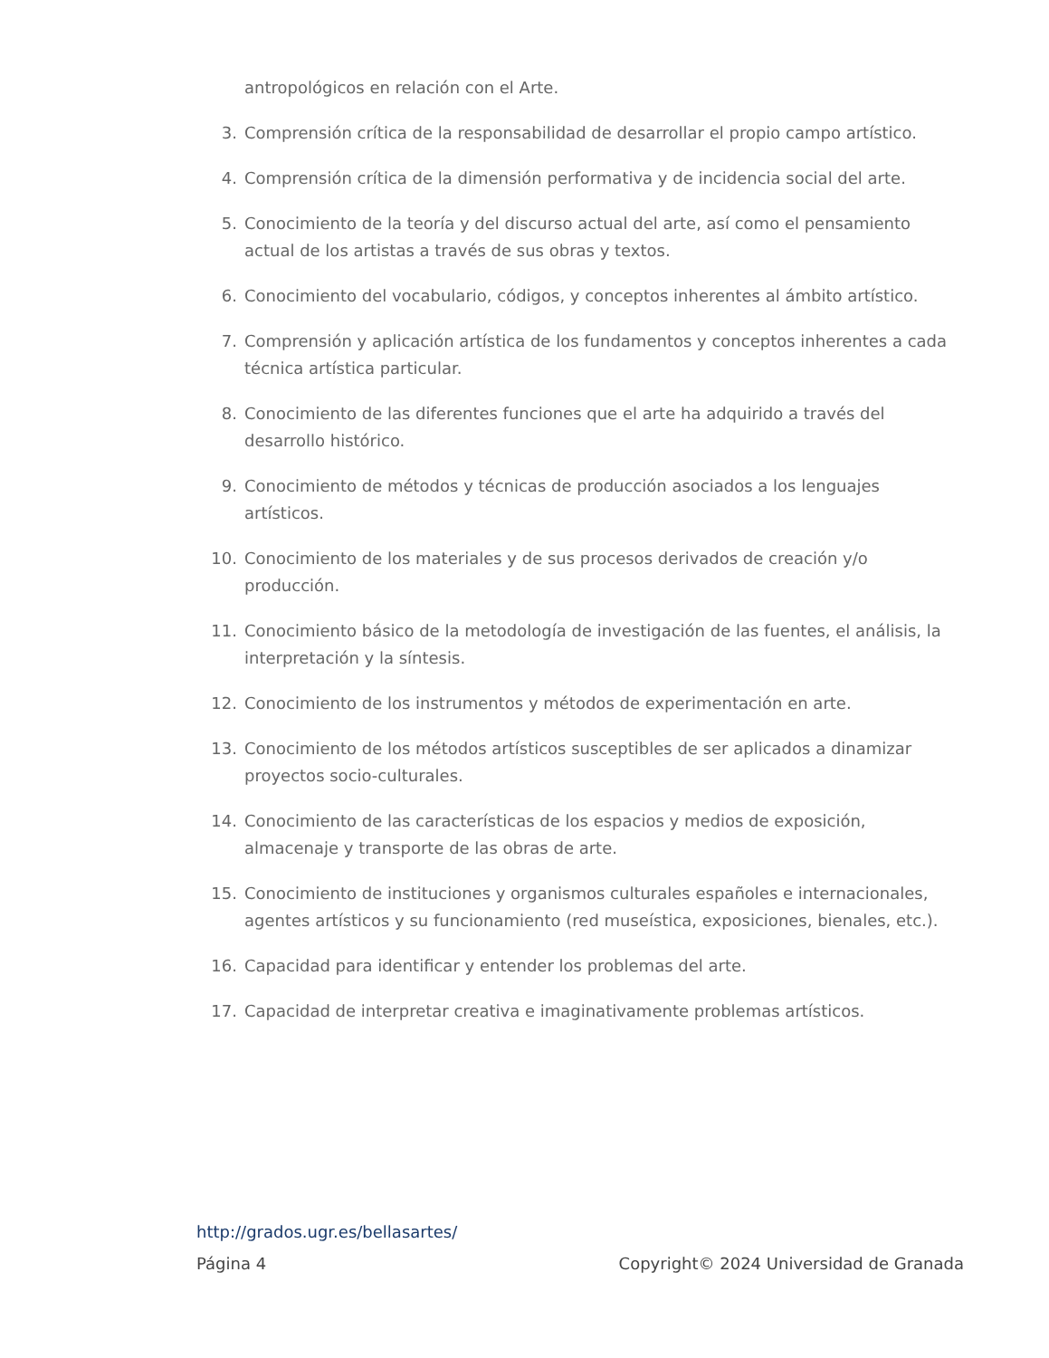antropológicos en relación con el Arte.
3. Comprensión crítica de la responsabilidad de desarrollar el propio campo artístico.
4. Comprensión crítica de la dimensión performativa y de incidencia social del arte.
5. Conocimiento de la teoría y del discurso actual del arte, así como el pensamiento actual de los artistas a través de sus obras y textos.
6. Conocimiento del vocabulario, códigos, y conceptos inherentes al ámbito artístico.
7. Comprensión y aplicación artística de los fundamentos y conceptos inherentes a cada técnica artística particular.
8. Conocimiento de las diferentes funciones que el arte ha adquirido a través del desarrollo histórico.
9. Conocimiento de métodos y técnicas de producción asociados a los lenguajes artísticos.
10. Conocimiento de los materiales y de sus procesos derivados de creación y/o producción.
11. Conocimiento básico de la metodología de investigación de las fuentes, el análisis, la interpretación y la síntesis.
12. Conocimiento de los instrumentos y métodos de experimentación en arte.
13. Conocimiento de los métodos artísticos susceptibles de ser aplicados a dinamizar proyectos socio-culturales.
14. Conocimiento de las características de los espacios y medios de exposición, almacenaje y transporte de las obras de arte.
15. Conocimiento de instituciones y organismos culturales españoles e internacionales, agentes artísticos y su funcionamiento (red museística, exposiciones, bienales, etc.).
16. Capacidad para identificar y entender los problemas del arte.
17. Capacidad de interpretar creativa e imaginativamente problemas artísticos.
http://grados.ugr.es/bellasartes/
Página 4 Copyright© 2024 Universidad de Granada